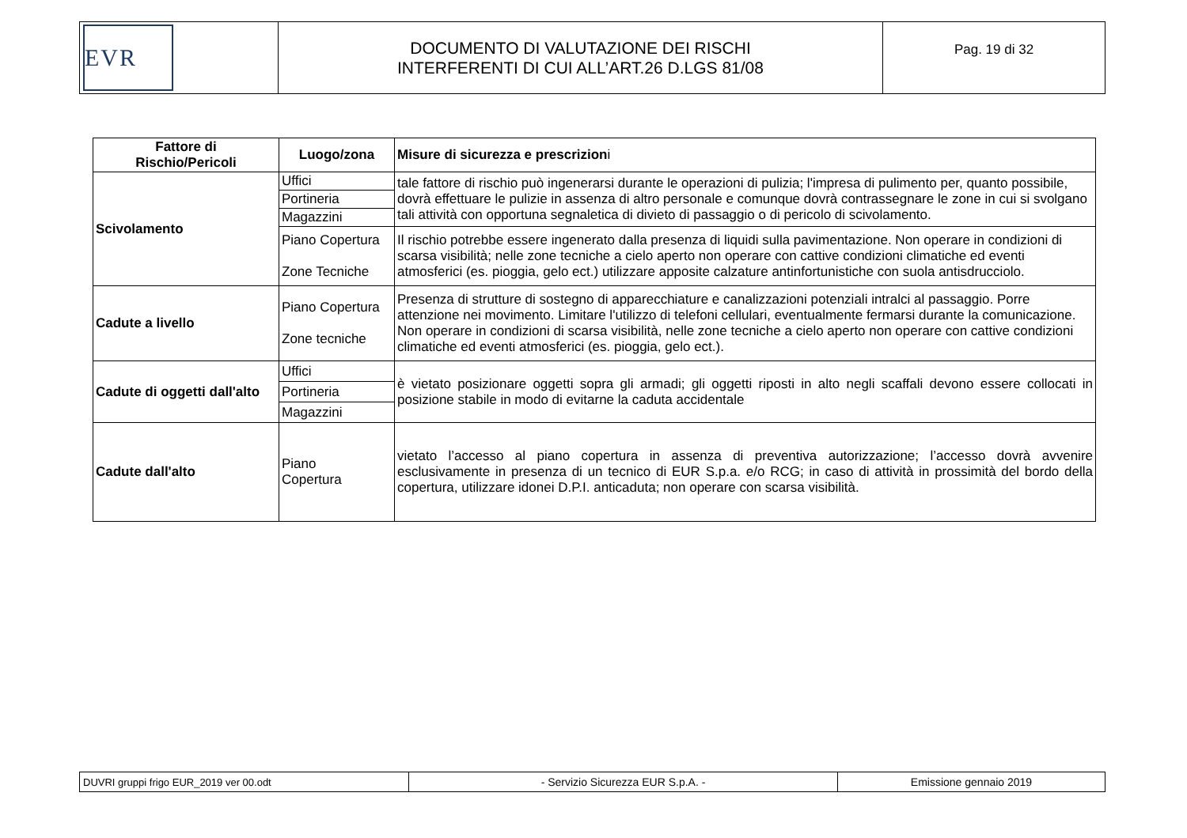| EVR | DOCUMENTO DI VALUTAZIONE DEI RISCHI INTERFERENTI DI CUI ALL’ART.26 D.LGS 81/08 | Pag. 19 di 32 |
| Fattore di Rischio/Pericoli | Luogo/zona | Misure di sicurezza e prescrizion i |
| --- | --- | --- |
| Scivolamento | Uffici | tale fattore di rischio può ingenerarsi durante le operazioni di pulizia; l'impresa di pulimento per, quanto possibile, dovrà effettuare le pulizie in assenza di altro personale e comunque dovrà contrassegnare le zone in cui si svolgano tali attività con opportuna segnaletica di divieto di passaggio o di pericolo di scivolamento. |
| | Portineria | |
| | Magazzini | |
| | Piano Copertura Zone Tecniche | Il rischio potrebbe essere ingenerato dalla presenza di liquidi sulla pavimentazione. Non operare in condizioni di scarsa visibilità; nelle zone tecniche a cielo aperto non operare con cattive condizioni climatiche ed eventi atmosferici (es. pioggia, gelo ect.) utilizzare apposite calzature antinfortunistiche con suola antisdrucciolo. |
| Cadute a livello | Piano Copertura Zone tecniche | Presenza di strutture di sostegno di apparecchiature e canalizzazioni potenziali intralci al passaggio. Porre attenzione nei movimento. Limitare l'utilizzo di telefoni cellulari, eventualmente fermarsi durante la comunicazione. Non operare in condizioni di scarsa visibilità, nelle zone tecniche a cielo aperto non operare con cattive condizioni climatiche ed eventi atmosferici (es. pioggia, gelo ect.). |
| Cadute di oggetti dall'alto | Uffici | è vietato posizionare oggetti sopra gli armadi; gli oggetti riposti in alto negli scaffali devono essere collocati in posizione stabile in modo di evitarne la caduta accidentale |
| | Portineria | |
| | Magazzini | |
| Cadute dall'alto | Piano Copertura | vietato l’accesso al piano copertura in assenza di preventiva autorizzazione; l’accesso dovrà avvenire esclusivamente in presenza di un tecnico di EUR S.p.a. e/o RCG; in caso di attività in prossimità del bordo della copertura, utilizzare idonei D.P.I. anticaduta; non operare con scarsa visibilità. |
| DUVRI gruppi frigo EUR_2019 ver 00.odt | - Servizio Sicurezza EUR S.p.A. - | Emissione gennaio 2019 |